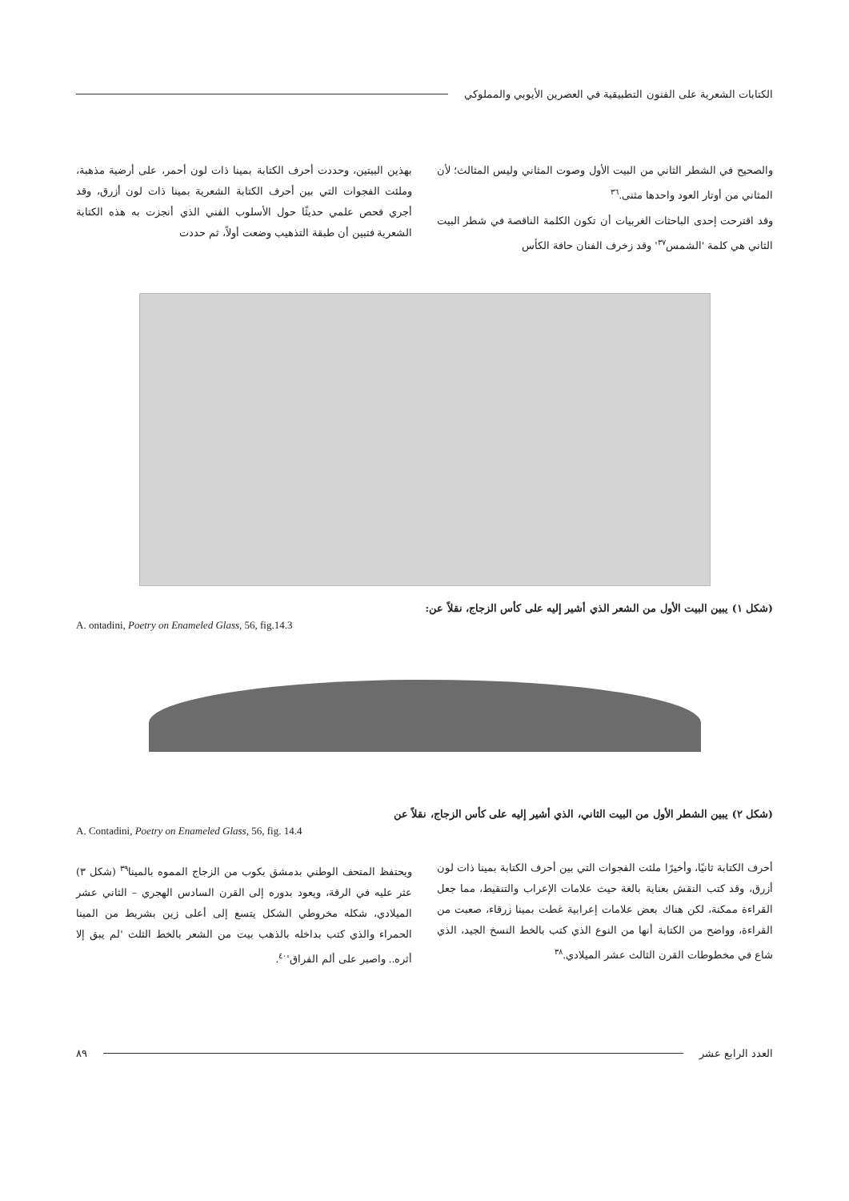الكتابات الشعرية على الفنون التطبيقية في العصرين الأيوبي والمملوكي
والصحيح في الشطر الثاني من البيت الأول وصوت المثاني وليس المثالث؛ لأن المثاني من أوتار العود واحدها مثنى.<sup>٣٦</sup>
وقد اقترحت إحدى الباحثات الغربيات أن تكون الكلمة الناقصة في شطر البيت الثاني هي كلمة 'الشمس<sup>٣٧</sup>' وقد زخرف الفنان حافة الكأس
بهذين البيتين، وحددت أحرف الكتابة بمينا ذات لون أحمر، على أرضية مذهبة، وملئت الفجوات التي بين أحرف الكتابة الشعرية بمينا ذات لون أزرق، وقد أجري فحص علمي حديثًا حول الأسلوب الفني الذي أنجزت به هذه الكتابة الشعرية فتبين أن طبقة التذهيب وضعت أولاً، ثم حددت
(شكل ١) يبين البيت الأول من الشعر الذي أشير إليه على كأس الزجاج، نقلاً عن:
A. ontadini, Poetry on Enameled Glass, 56, fig.14.3
(شكل ٢) يبين الشطر الأول من البيت الثاني، الذي أشير إليه على كأس الزجاج، نقلاً عن
A. Contadini, Poetry on Enameled Glass, 56, fig. 14.4
أحرف الكتابة ثانيًا، وأخيرًا ملئت الفجوات التي بين أحرف الكتابة بمينا ذات لون أزرق، وقد كتب النقش بعناية بالغة حيث علامات الإعراب والتنقيط، مما جعل القراءة ممكنة، لكن هناك بعض علامات إعرابية غطت بمينا زرقاء، صعبت من القراءة، وواضح من الكتابة أنها من النوع الذي كتب بالخط النسخ الجيد، الذي شاع في مخطوطات القرن الثالث عشر الميلادي.<sup>٣٨</sup>
ويحتفظ المتحف الوطني بدمشق بكوب من الزجاج المموه بالمينا<sup>٣٩</sup> (شكل ٣) عثر عليه في الرقة، ويعود بدوره إلى القرن السادس الهجري – الثاني عشر الميلادي، شكله مخروطي الشكل يتسع إلى أعلى زين بشريط من المينا الحمراء والذي كتب بداخله بالذهب بيت من الشعر بالخط الثلث 'لم يبق إلا أثره.. واصبر على ألم الفراق'<sup>٤٠</sup>.
العدد الرابع عشر ٨٩